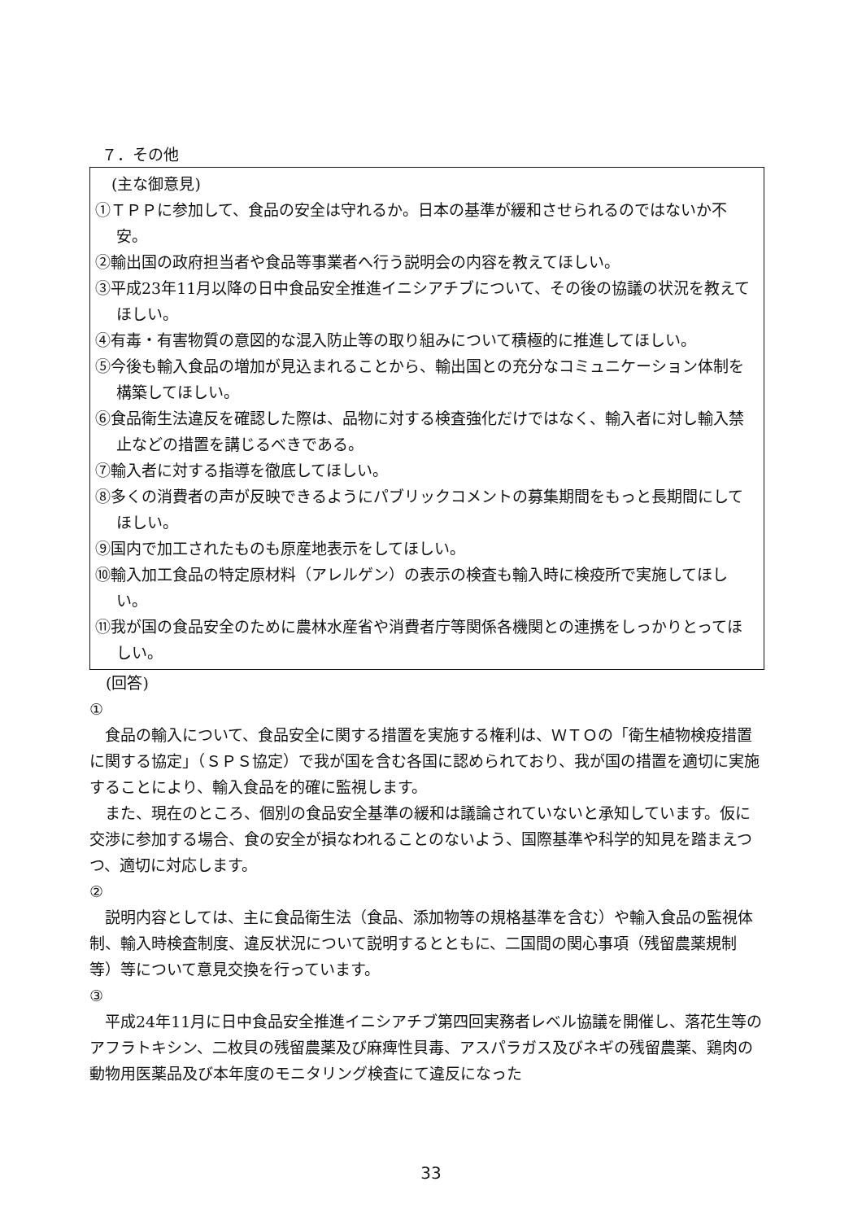７．その他
(主な御意見)
①ＴＰＰに参加して、食品の安全は守れるか。日本の基準が緩和させられるのではないか不安。
②輸出国の政府担当者や食品等事業者へ行う説明会の内容を教えてほしい。
③平成23年11月以降の日中食品安全推進イニシアチブについて、その後の協議の状況を教えてほしい。
④有毒・有害物質の意図的な混入防止等の取り組みについて積極的に推進してほしい。
⑤今後も輸入食品の増加が見込まれることから、輸出国との充分なコミュニケーション体制を構築してほしい。
⑥食品衛生法違反を確認した際は、品物に対する検査強化だけではなく、輸入者に対し輸入禁止などの措置を講じるべきである。
⑦輸入者に対する指導を徹底してほしい。
⑧多くの消費者の声が反映できるようにパブリックコメントの募集期間をもっと長期間にしてほしい。
⑨国内で加工されたものも原産地表示をしてほしい。
⑩輸入加工食品の特定原材料（アレルゲン）の表示の検査も輸入時に検疫所で実施してほしい。
⑪我が国の食品安全のために農林水産省や消費者庁等関係各機関との連携をしっかりとってほしい。
(回答)
①
食品の輸入について、食品安全に関する措置を実施する権利は、ＷＴＯの「衛生植物検疫措置に関する協定」（ＳＰＳ協定）で我が国を含む各国に認められており、我が国の措置を適切に実施することにより、輸入食品を的確に監視します。
また、現在のところ、個別の食品安全基準の緩和は議論されていないと承知しています。仮に交渉に参加する場合、食の安全が損なわれることのないよう、国際基準や科学的知見を踏まえつつ、適切に対応します。
②
説明内容としては、主に食品衛生法（食品、添加物等の規格基準を含む）や輸入食品の監視体制、輸入時検査制度、違反状況について説明するとともに、二国間の関心事項（残留農薬規制等）等について意見交換を行っています。
③
平成24年11月に日中食品安全推進イニシアチブ第四回実務者レベル協議を開催し、落花生等のアフラトキシン、二枚貝の残留農薬及び麻痺性貝毒、アスパラガス及びネギの残留農薬、鶏肉の動物用医薬品及び本年度のモニタリング検査にて違反になった
33